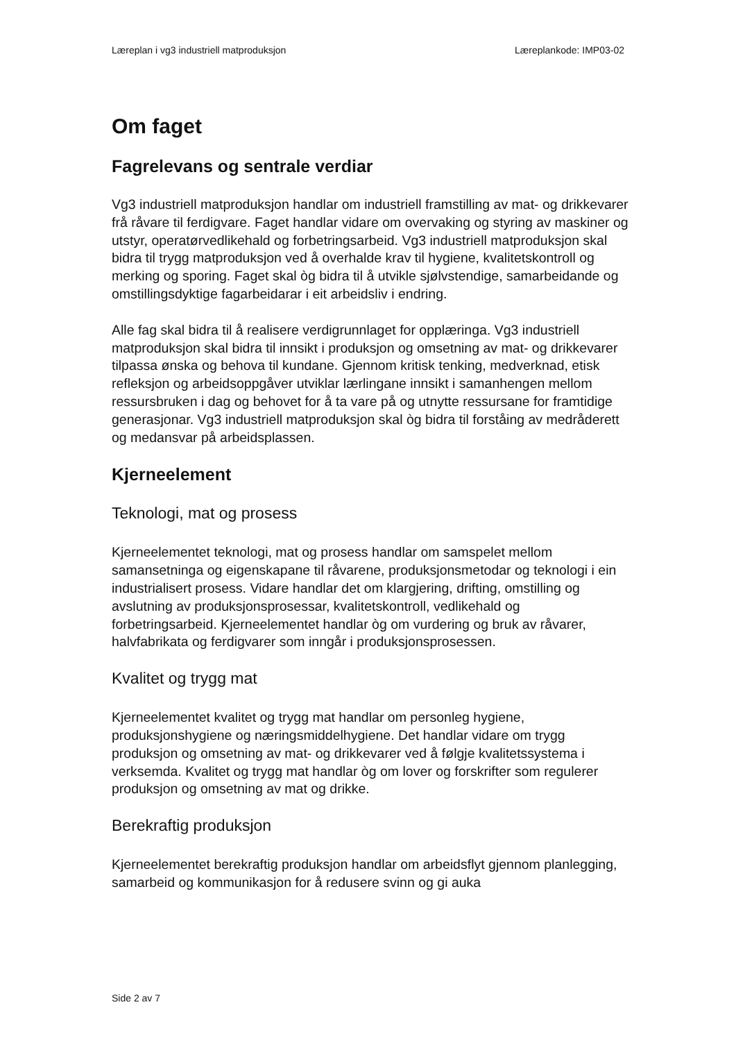Læreplan i vg3 industriell matproduksjon Læreplankode: IMP03-02
Om faget
Fagrelevans og sentrale verdiar
Vg3 industriell matproduksjon handlar om industriell framstilling av mat- og drikkevarer frå råvare til ferdigvare. Faget handlar vidare om overvaking og styring av maskiner og utstyr, operatørvedlikehald og forbetringsarbeid. Vg3 industriell matproduksjon skal bidra til trygg matproduksjon ved å overhalde krav til hygiene, kvalitetskontroll og merking og sporing. Faget skal òg bidra til å utvikle sjølvstendige, samarbeidande og omstillingsdyktige fagarbeidarar i eit arbeidsliv i endring.
Alle fag skal bidra til å realisere verdigrunnlaget for opplæringa. Vg3 industriell matproduksjon skal bidra til innsikt i produksjon og omsetning av mat- og drikkevarer tilpassa ønska og behova til kundane. Gjennom kritisk tenking, medverknad, etisk refleksjon og arbeidsoppgåver utviklar lærlingane innsikt i samanhengen mellom ressursbruken i dag og behovet for å ta vare på og utnytte ressursane for framtidige generasjonar. Vg3 industriell matproduksjon skal òg bidra til forståing av medråderett og medansvar på arbeidsplassen.
Kjerneelement
Teknologi, mat og prosess
Kjerneelementet teknologi, mat og prosess handlar om samspelet mellom samansetninga og eigenskapane til råvarene, produksjonsmetodar og teknologi i ein industrialisert prosess. Vidare handlar det om klargjering, drifting, omstilling og avslutning av produksjonsprosessar, kvalitetskontroll, vedlikehald og forbetringsarbeid. Kjerneelementet handlar òg om vurdering og bruk av råvarer, halvfabrikata og ferdigvarer som inngår i produksjonsprosessen.
Kvalitet og trygg mat
Kjerneelementet kvalitet og trygg mat handlar om personleg hygiene, produksjonshygiene og næringsmiddelhygiene. Det handlar vidare om trygg produksjon og omsetning av mat- og drikkevarer ved å følgje kvalitetssystema i verksemda. Kvalitet og trygg mat handlar òg om lover og forskrifter som regulerer produksjon og omsetning av mat og drikke.
Berekraftig produksjon
Kjerneelementet berekraftig produksjon handlar om arbeidsflyt gjennom planlegging, samarbeid og kommunikasjon for å redusere svinn og gi auka
Side 2 av 7